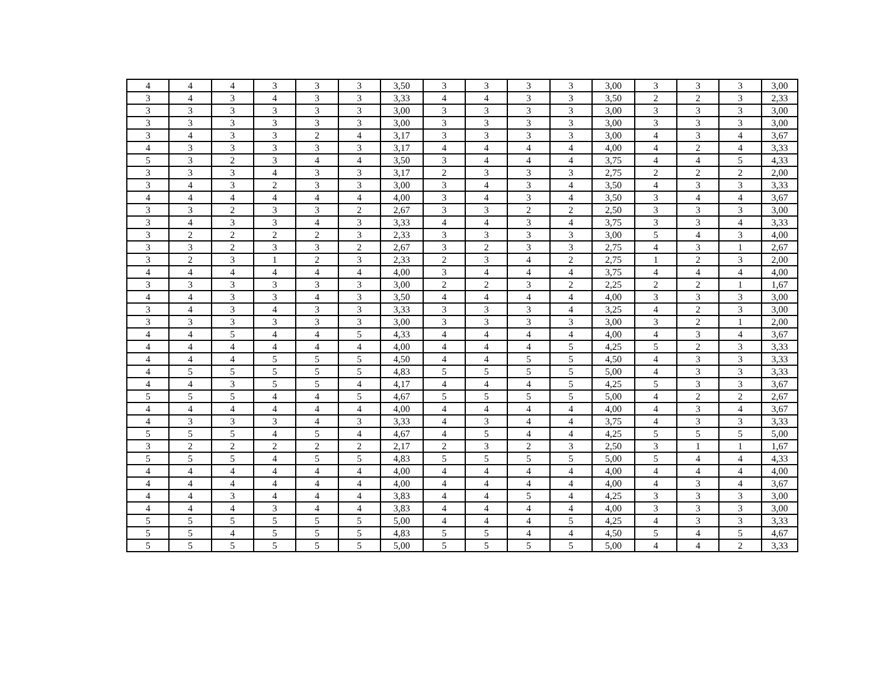| 4 | 4 | 4 | 3 | 3 | 3 | 3,50 | 3 | 3 | 3 | 3 | 3,00 | 3 | 3 | 3 | 3,00 |
| 3 | 4 | 3 | 4 | 3 | 3 | 3,33 | 4 | 4 | 3 | 3 | 3,50 | 2 | 2 | 3 | 2,33 |
| 3 | 3 | 3 | 3 | 3 | 3 | 3,00 | 3 | 3 | 3 | 3 | 3,00 | 3 | 3 | 3 | 3,00 |
| 3 | 3 | 3 | 3 | 3 | 3 | 3,00 | 3 | 3 | 3 | 3 | 3,00 | 3 | 3 | 3 | 3,00 |
| 3 | 4 | 3 | 3 | 2 | 4 | 3,17 | 3 | 3 | 3 | 3 | 3,00 | 4 | 3 | 4 | 3,67 |
| 4 | 3 | 3 | 3 | 3 | 3 | 3,17 | 4 | 4 | 4 | 4 | 4,00 | 4 | 2 | 4 | 3,33 |
| 5 | 3 | 2 | 3 | 4 | 4 | 3,50 | 3 | 4 | 4 | 4 | 3,75 | 4 | 4 | 5 | 4,33 |
| 3 | 3 | 3 | 4 | 3 | 3 | 3,17 | 2 | 3 | 3 | 3 | 2,75 | 2 | 2 | 2 | 2,00 |
| 3 | 4 | 3 | 2 | 3 | 3 | 3,00 | 3 | 4 | 3 | 4 | 3,50 | 4 | 3 | 3 | 3,33 |
| 4 | 4 | 4 | 4 | 4 | 4 | 4,00 | 3 | 4 | 3 | 4 | 3,50 | 3 | 4 | 4 | 3,67 |
| 3 | 3 | 2 | 3 | 3 | 2 | 2,67 | 3 | 3 | 2 | 2 | 2,50 | 3 | 3 | 3 | 3,00 |
| 3 | 4 | 3 | 3 | 4 | 3 | 3,33 | 4 | 4 | 3 | 4 | 3,75 | 3 | 3 | 4 | 3,33 |
| 3 | 2 | 2 | 2 | 2 | 3 | 2,33 | 3 | 3 | 3 | 3 | 3,00 | 5 | 4 | 3 | 4,00 |
| 3 | 3 | 2 | 3 | 3 | 2 | 2,67 | 3 | 2 | 3 | 3 | 2,75 | 4 | 3 | 1 | 2,67 |
| 3 | 2 | 3 | 1 | 2 | 3 | 2,33 | 2 | 3 | 4 | 2 | 2,75 | 1 | 2 | 3 | 2,00 |
| 4 | 4 | 4 | 4 | 4 | 4 | 4,00 | 3 | 4 | 4 | 4 | 3,75 | 4 | 4 | 4 | 4,00 |
| 3 | 3 | 3 | 3 | 3 | 3 | 3,00 | 2 | 2 | 3 | 2 | 2,25 | 2 | 2 | 1 | 1,67 |
| 4 | 4 | 3 | 3 | 4 | 3 | 3,50 | 4 | 4 | 4 | 4 | 4,00 | 3 | 3 | 3 | 3,00 |
| 3 | 4 | 3 | 4 | 3 | 3 | 3,33 | 3 | 3 | 3 | 4 | 3,25 | 4 | 2 | 3 | 3,00 |
| 3 | 3 | 3 | 3 | 3 | 3 | 3,00 | 3 | 3 | 3 | 3 | 3,00 | 3 | 2 | 1 | 2,00 |
| 4 | 4 | 5 | 4 | 4 | 5 | 4,33 | 4 | 4 | 4 | 4 | 4,00 | 4 | 3 | 4 | 3,67 |
| 4 | 4 | 4 | 4 | 4 | 4 | 4,00 | 4 | 4 | 4 | 5 | 4,25 | 5 | 2 | 3 | 3,33 |
| 4 | 4 | 4 | 5 | 5 | 5 | 4,50 | 4 | 4 | 5 | 5 | 4,50 | 4 | 3 | 3 | 3,33 |
| 4 | 5 | 5 | 5 | 5 | 5 | 4,83 | 5 | 5 | 5 | 5 | 5,00 | 4 | 3 | 3 | 3,33 |
| 4 | 4 | 3 | 5 | 5 | 4 | 4,17 | 4 | 4 | 4 | 5 | 4,25 | 5 | 3 | 3 | 3,67 |
| 5 | 5 | 5 | 4 | 4 | 5 | 4,67 | 5 | 5 | 5 | 5 | 5,00 | 4 | 2 | 2 | 2,67 |
| 4 | 4 | 4 | 4 | 4 | 4 | 4,00 | 4 | 4 | 4 | 4 | 4,00 | 4 | 3 | 4 | 3,67 |
| 4 | 3 | 3 | 3 | 4 | 3 | 3,33 | 4 | 3 | 4 | 4 | 3,75 | 4 | 3 | 3 | 3,33 |
| 5 | 5 | 5 | 4 | 5 | 4 | 4,67 | 4 | 5 | 4 | 4 | 4,25 | 5 | 5 | 5 | 5,00 |
| 3 | 2 | 2 | 2 | 2 | 2 | 2,17 | 2 | 3 | 2 | 3 | 2,50 | 3 | 1 | 1 | 1,67 |
| 5 | 5 | 5 | 4 | 5 | 5 | 4,83 | 5 | 5 | 5 | 5 | 5,00 | 5 | 4 | 4 | 4,33 |
| 4 | 4 | 4 | 4 | 4 | 4 | 4,00 | 4 | 4 | 4 | 4 | 4,00 | 4 | 4 | 4 | 4,00 |
| 4 | 4 | 4 | 4 | 4 | 4 | 4,00 | 4 | 4 | 4 | 4 | 4,00 | 4 | 3 | 4 | 3,67 |
| 4 | 4 | 3 | 4 | 4 | 4 | 3,83 | 4 | 4 | 5 | 4 | 4,25 | 3 | 3 | 3 | 3,00 |
| 4 | 4 | 4 | 3 | 4 | 4 | 3,83 | 4 | 4 | 4 | 4 | 4,00 | 3 | 3 | 3 | 3,00 |
| 5 | 5 | 5 | 5 | 5 | 5 | 5,00 | 4 | 4 | 4 | 5 | 4,25 | 4 | 3 | 3 | 3,33 |
| 5 | 5 | 4 | 5 | 5 | 5 | 4,83 | 5 | 5 | 4 | 4 | 4,50 | 5 | 4 | 5 | 4,67 |
| 5 | 5 | 5 | 5 | 5 | 5 | 5,00 | 5 | 5 | 5 | 5 | 5,00 | 4 | 4 | 2 | 3,33 |